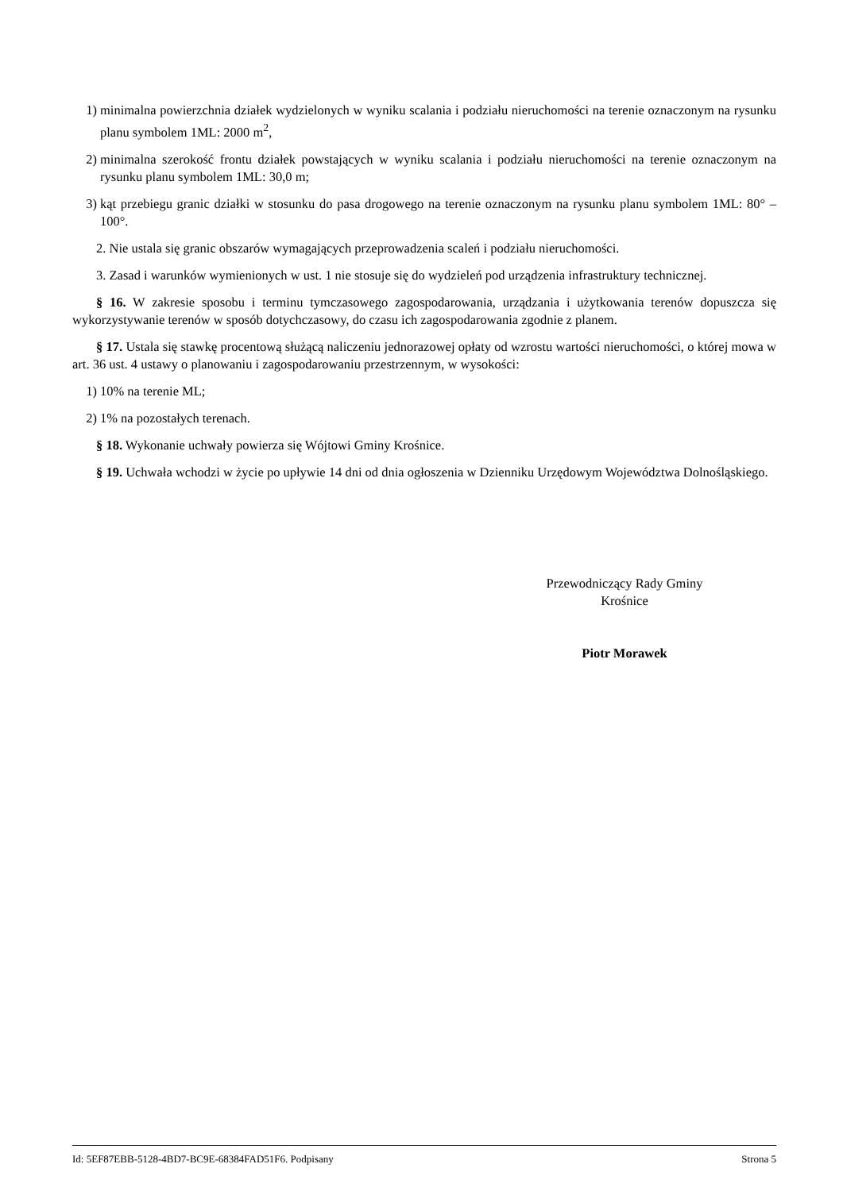1) minimalna powierzchnia działek wydzielonych w wyniku scalania i podziału nieruchomości na terenie oznaczonym na rysunku planu symbolem 1ML: 2000 m<sup>2</sup>,
2) minimalna szerokość frontu działek powstających w wyniku scalania i podziału nieruchomości na terenie oznaczonym na rysunku planu symbolem 1ML: 30,0 m;
3) kąt przebiegu granic działki w stosunku do pasa drogowego na terenie oznaczonym na rysunku planu symbolem 1ML: 80° – 100°.
2. Nie ustala się granic obszarów wymagających przeprowadzenia scaleń i podziału nieruchomości.
3. Zasad i warunków wymienionych w ust. 1 nie stosuje się do wydzieleń pod urządzenia infrastruktury technicznej.
§ 16. W zakresie sposobu i terminu tymczasowego zagospodarowania, urządzania i użytkowania terenów dopuszcza się wykorzystywanie terenów w sposób dotychczasowy, do czasu ich zagospodarowania zgodnie z planem.
§ 17. Ustala się stawkę procentową służącą naliczeniu jednorazowej opłaty od wzrostu wartości nieruchomości, o której mowa w art. 36 ust. 4 ustawy o planowaniu i zagospodarowaniu przestrzennym, w wysokości:
1) 10% na terenie ML;
2) 1% na pozostałych terenach.
§ 18. Wykonanie uchwały powierza się Wójtowi Gminy Krośnice.
§ 19. Uchwała wchodzi w życie po upływie 14 dni od dnia ogłoszenia w Dzienniku Urzędowym Województwa Dolnośląskiego.
Przewodniczący Rady Gminy
Krośnice
Piotr Morawek
Id: 5EF87EBB-5128-4BD7-BC9E-68384FAD51F6. Podpisany Strona 5